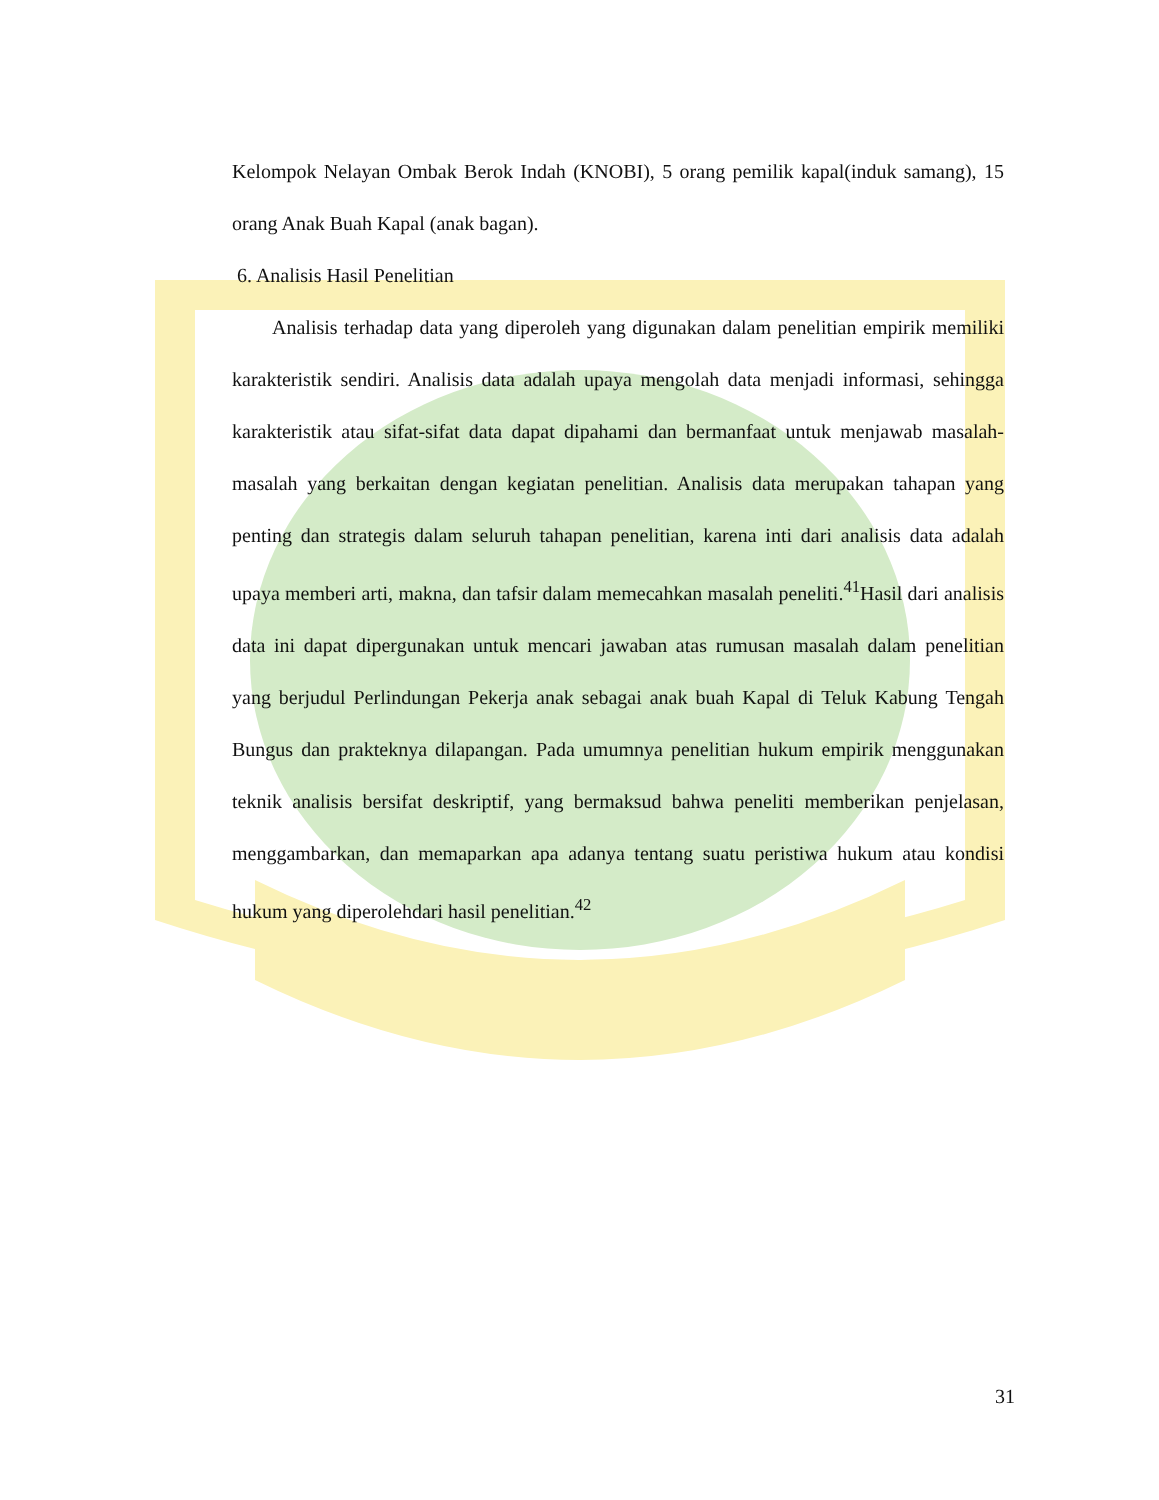Kelompok Nelayan Ombak Berok Indah (KNOBI), 5 orang pemilik kapal(induk samang), 15 orang Anak Buah Kapal (anak bagan).
6. Analisis Hasil Penelitian
Analisis terhadap data yang diperoleh yang digunakan dalam penelitian empirik memiliki karakteristik sendiri. Analisis data adalah upaya mengolah data menjadi informasi, sehingga karakteristik atau sifat-sifat data dapat dipahami dan bermanfaat untuk menjawab masalah-masalah yang berkaitan dengan kegiatan penelitian. Analisis data merupakan tahapan yang penting dan strategis dalam seluruh tahapan penelitian, karena inti dari analisis data adalah upaya memberi arti, makna, dan tafsir dalam memecahkan masalah peneliti.<sup>41</sup>Hasil dari analisis data ini dapat dipergunakan untuk mencari jawaban atas rumusan masalah dalam penelitian yang berjudul Perlindungan Pekerja anak sebagai anak buah Kapal di Teluk Kabung Tengah Bungus dan prakteknya dilapangan. Pada umumnya penelitian hukum empirik menggunakan teknik analisis bersifat deskriptif, yang bermaksud bahwa peneliti memberikan penjelasan, menggambarkan, dan memaparkan apa adanya tentang suatu peristiwa hukum atau kondisi hukum yang diperolehdari hasil penelitian.<sup>42</sup>
31